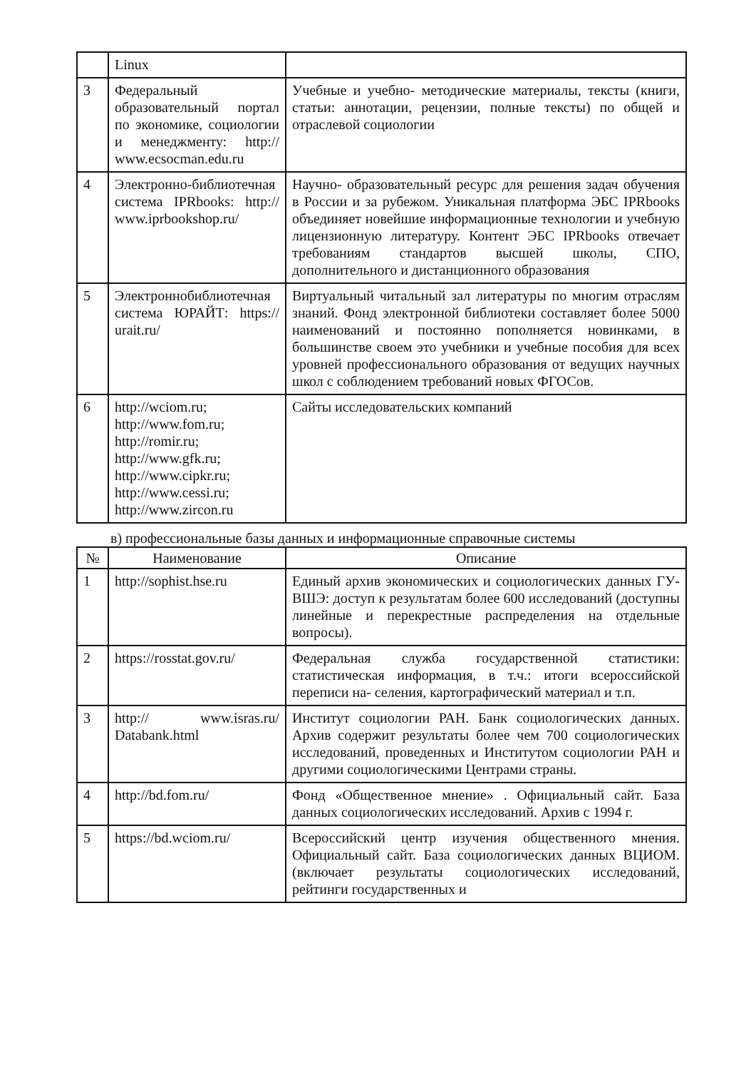| | Linux | |
| 3 | Федеральный образовательный портал по экономике, социологии и менеджменту: http:// www.ecsocman.edu.ru | Учебные и учебно- методические материалы, тексты (книги, статьи: аннотации, рецензии, полные тексты) по общей и отраслевой социологии |
| 4 | Электронно-библиотечная система IPRbooks: http:// www.iprbookshop.ru/ | Научно- образовательный ресурс для решения задач обучения в России и за рубежом. Уникальная платформа ЭБС IPRbooks объединяет новейшие информационные технологии и учебную лицензионную литературу. Контент ЭБС IPRbooks отвечает требованиям стандартов высшей школы, СПО, дополнительного и дистанционного образования |
| 5 | Электроннобиблиотечная система ЮРАЙТ: https:// urait.ru/ | Виртуальный читальный зал литературы по многим отраслям знаний. Фонд электронной библиотеки составляет более 5000 наименований и постоянно пополняется новинками, в большинстве своем это учебники и учебные пособия для всех уровней профессионального образования от ведущих научных школ с соблюдением требований новых ФГОСов. |
| 6 | http://wciom.ru; http://www.fom.ru; http://romir.ru; http://www.gfk.ru; http://www.cipkr.ru; http://www.cessi.ru; http://www.zircon.ru | Сайты исследовательских компаний |
в) профессиональные базы данных и информационные справочные системы
| № | Наименование | Описание |
| --- | --- | --- |
| 1 | http://sophist.hse.ru | Единый архив экономических и социологических данных ГУ- ВШЭ: доступ к результатам более 600 исследований (доступны линейные и перекрестные распределения на отдельные вопросы). |
| 2 | https://rosstat.gov.ru/ | Федеральная служба государственной статистики: статистическая информация, в т.ч.: итоги всероссийской переписи на- селения, картографический материал и т.п. |
| 3 | http:// www.isras.ru/ Databank.html | Институт социологии РАН. Банк социологических данных. Архив содержит результаты более чем 700 социологических исследований, проведенных и Институтом социологии РАН и другими социологическими Центрами страны. |
| 4 | http://bd.fom.ru/ | Фонд «Общественное мнение» . Официальный сайт. База данных социологических исследований. Архив с 1994 г. |
| 5 | https://bd.wciom.ru/ | Всероссийский центр изучения общественного мнения. Официальный сайт. База социологических данных ВЦИОМ. (включает результаты социологических исследований, рейтинги государственных и |